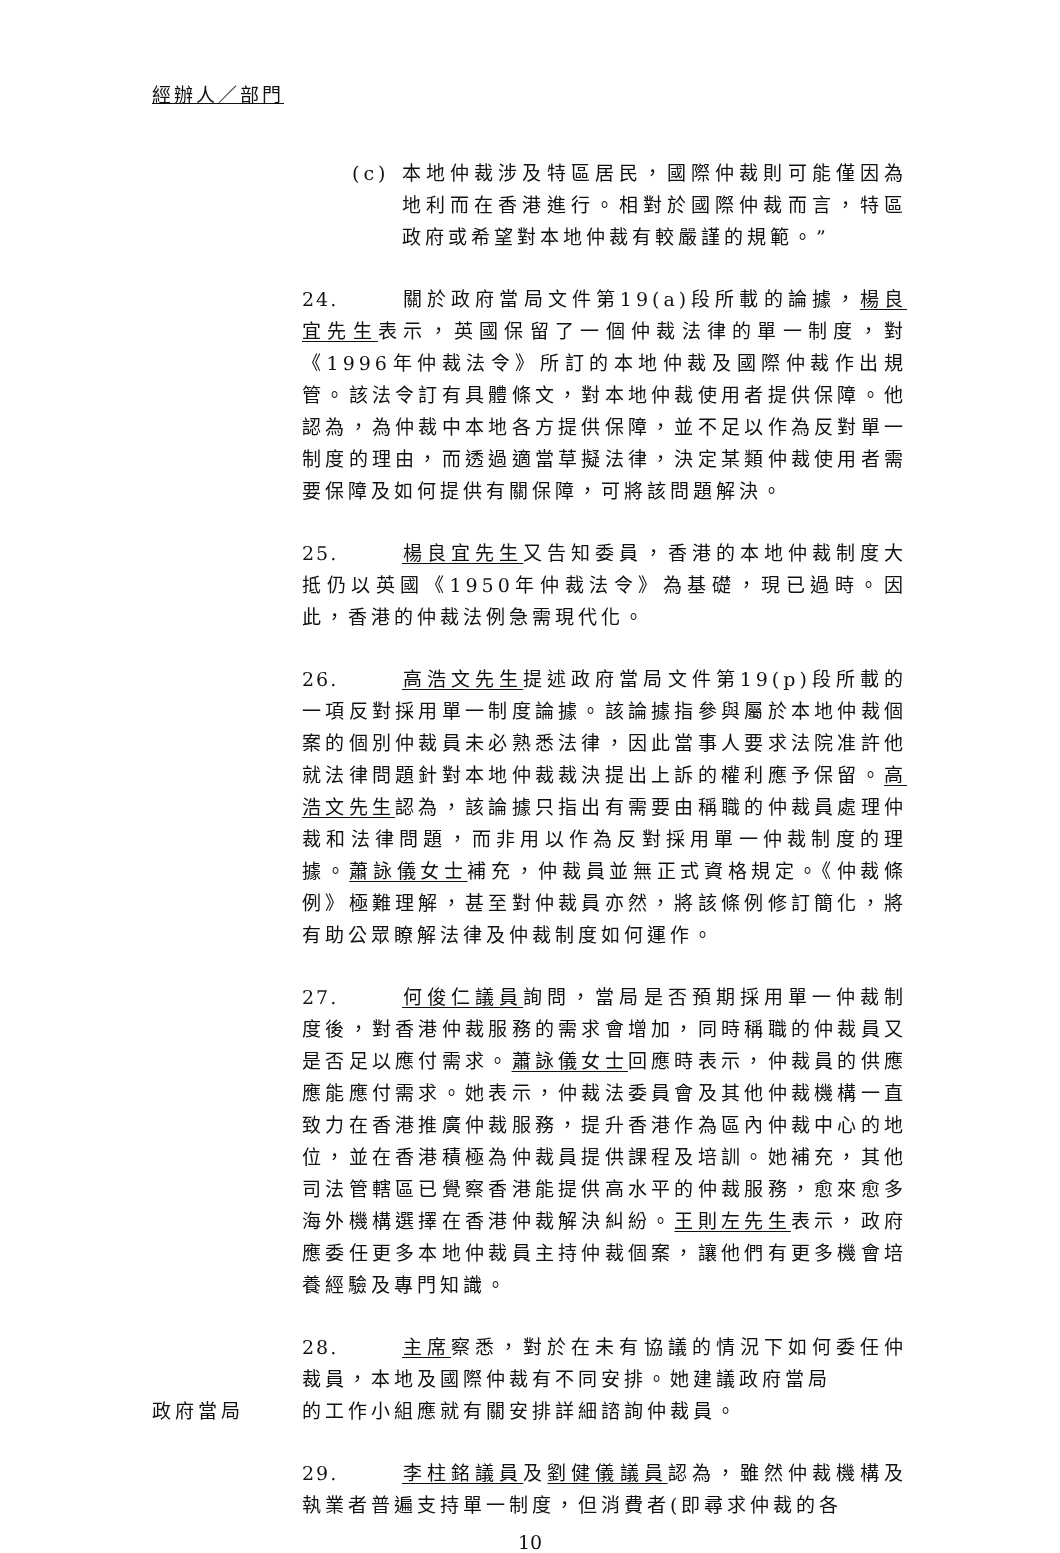經辦人／部門
(c) 本地仲裁涉及特區居民，國際仲裁則可能僅因為地利而在香港進行。相對於國際仲裁而言，特區政府或希望對本地仲裁有較嚴謹的規範。”
24. 關於政府當局文件第19(a)段所載的論據，楊良宜先生表示，英國保留了一個仲裁法律的單一制度，對《1996年仲裁法令》所訂的本地仲裁及國際仲裁作出規管。該法令訂有具體條文，對本地仲裁使用者提供保障。他認為，為仲裁中本地各方提供保障，並不足以作為反對單一制度的理由，而透過適當草擬法律，決定某類仲裁使用者需要保障及如何提供有關保障，可將該問題解決。
25. 楊良宜先生又告知委員，香港的本地仲裁制度大抵仍以英國《1950年仲裁法令》為基礎，現已過時。因此，香港的仲裁法例急需現代化。
26. 高浩文先生提述政府當局文件第19(p)段所載的一項反對採用單一制度論據。該論據指參與屬於本地仲裁個案的個別仲裁員未必熟悉法律，因此當事人要求法院准許他就法律問題針對本地仲裁裁決提出上訴的權利應予保留。高浩文先生認為，該論據只指出有需要由稱職的仲裁員處理仲裁和法律問題，而非用以作為反對採用單一仲裁制度的理據。蕭詠儀女士補充，仲裁員並無正式資格規定。《仲裁條例》極難理解，甚至對仲裁員亦然，將該條例修訂簡化，將有助公眾瞭解法律及仲裁制度如何運作。
27. 何俊仁議員詢問，當局是否預期採用單一仲裁制度後，對香港仲裁服務的需求會增加，同時稱職的仲裁員又是否足以應付需求。蕭詠儀女士回應時表示，仲裁員的供應應能應付需求。她表示，仲裁法委員會及其他仲裁機構一直致力在香港推廣仲裁服務，提升香港作為區內仲裁中心的地位，並在香港積極為仲裁員提供課程及培訓。她補充，其他司法管轄區已覺察香港能提供高水平的仲裁服務，愈來愈多海外機構選擇在香港仲裁解決糾紛。王則左先生表示，政府應委任更多本地仲裁員主持仲裁個案，讓他們有更多機會培養經驗及專門知識。
28. 主席察悉，對於在未有協議的情況下如何委任仲裁員，本地及國際仲裁有不同安排。她建議政府當局
政府當局 的工作小組應就有關安排詳細諮詢仲裁員。
29. 李柱銘議員及劉健儀議員認為，雖然仲裁機構及執業者普遍支持單一制度，但消費者(即尋求仲裁的各
10